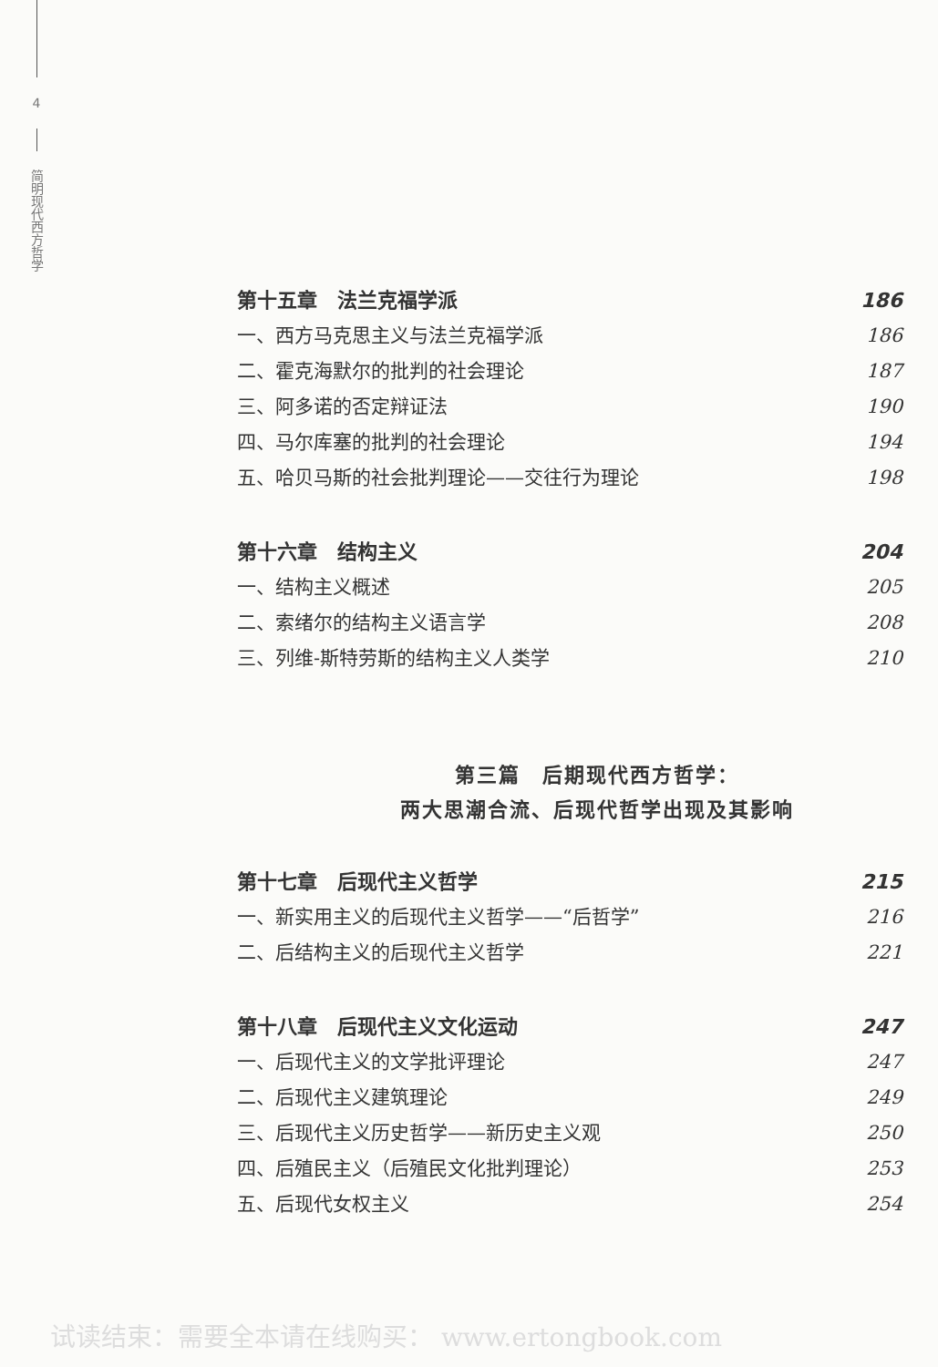4
简明现代西方哲学
第十五章　法兰克福学派 186
一、西方马克思主义与法兰克福学派 186
二、霍克海默尔的批判的社会理论 187
三、阿多诺的否定辩证法 190
四、马尔库塞的批判的社会理论 194
五、哈贝马斯的社会批判理论——交往行为理论 198
第十六章　结构主义 204
一、结构主义概述 205
二、索绪尔的结构主义语言学 208
三、列维-斯特劳斯的结构主义人类学 210
第三篇　后期现代西方哲学：
两大思潮合流、后现代哲学出现及其影响
第十七章　后现代主义哲学 215
一、新实用主义的后现代主义哲学——“后哲学” 216
二、后结构主义的后现代主义哲学 221
第十八章　后现代主义文化运动 247
一、后现代主义的文学批评理论 247
二、后现代主义建筑理论 249
三、后现代主义历史哲学——新历史主义观 250
四、后殖民主义（后殖民文化批判理论） 253
五、后现代女权主义 254
试读结束：需要全本请在线购买： www.ertongbook.com